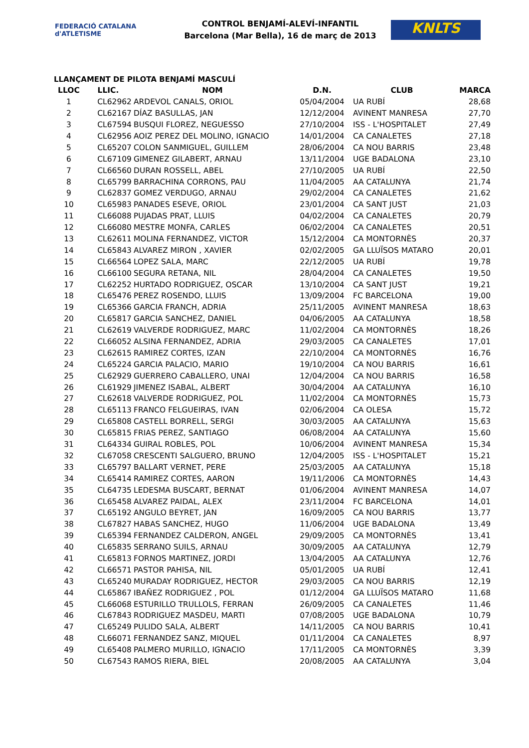FEDERACIÓ CATALANA d'ATLETISME
CONTROL BENJAMÍ-ALEVÍ-INFANTIL
Barcelona (Mar Bella), 16 de març de 2013
KNLTS
LLANÇAMENT DE PILOTA BENJAMÍ MASCULÍ
| LLOC | LLIC. | NOM | D.N. | CLUB | MARCA |
| --- | --- | --- | --- | --- | --- |
| 1 | CL62962 | ARDEVOL CANALS, ORIOL | 05/04/2004 | UA RUBÍ | 28,68 |
| 2 | CL62167 | DÍAZ BASULLAS, JAN | 12/12/2004 | AVINENT MANRESA | 27,70 |
| 3 | CL67594 | BUSQUI FLOREZ, NEGUESSO | 27/10/2004 | ISS - L'HOSPITALET | 27,49 |
| 4 | CL62956 | AOIZ PEREZ DEL MOLINO, IGNACIO | 14/01/2004 | CA CANALETES | 27,18 |
| 5 | CL65207 | COLON SANMIGUEL, GUILLEM | 28/06/2004 | CA NOU BARRIS | 23,48 |
| 6 | CL67109 | GIMENEZ GILABERT, ARNAU | 13/11/2004 | UGE BADALONA | 23,10 |
| 7 | CL66560 | DURAN ROSSELL, ABEL | 27/10/2005 | UA RUBÍ | 22,50 |
| 8 | CL65799 | BARRACHINA CORRONS, PAU | 11/04/2005 | AA CATALUNYA | 21,74 |
| 9 | CL62837 | GOMEZ VERDUGO, ARNAU | 29/02/2004 | CA CANALETES | 21,62 |
| 10 | CL65983 | PANADES ESEVE, ORIOL | 23/01/2004 | CA SANT JUST | 21,03 |
| 11 | CL66088 | PUJADAS PRAT, LLUIS | 04/02/2004 | CA CANALETES | 20,79 |
| 12 | CL66080 | MESTRE MONFA, CARLES | 06/02/2004 | CA CANALETES | 20,51 |
| 13 | CL62611 | MOLINA FERNANDEZ, VICTOR | 15/12/2004 | CA MONTORNÈS | 20,37 |
| 14 | CL65843 | ALVAREZ MIRON , XAVIER | 02/02/2005 | GA LLUÏSOS MATARO | 20,01 |
| 15 | CL66564 | LOPEZ SALA, MARC | 22/12/2005 | UA RUBÍ | 19,78 |
| 16 | CL66100 | SEGURA RETANA, NIL | 28/04/2004 | CA CANALETES | 19,50 |
| 17 | CL62252 | HURTADO RODRIGUEZ, OSCAR | 13/10/2004 | CA SANT JUST | 19,21 |
| 18 | CL65476 | PEREZ ROSENDO, LLUIS | 13/09/2004 | FC BARCELONA | 19,00 |
| 19 | CL65366 | GARCIA FRANCH, ADRIA | 25/11/2005 | AVINENT MANRESA | 18,63 |
| 20 | CL65817 | GARCIA SANCHEZ, DANIEL | 04/06/2005 | AA CATALUNYA | 18,58 |
| 21 | CL62619 | VALVERDE RODRIGUEZ, MARC | 11/02/2004 | CA MONTORNÈS | 18,26 |
| 22 | CL66052 | ALSINA FERNANDEZ, ADRIA | 29/03/2005 | CA CANALETES | 17,01 |
| 23 | CL62615 | RAMIREZ CORTES, IZAN | 22/10/2004 | CA MONTORNÈS | 16,76 |
| 24 | CL65224 | GARCIA PALACIO, MARIO | 19/10/2004 | CA NOU BARRIS | 16,61 |
| 25 | CL62929 | GUERRERO CABALLERO, UNAI | 12/04/2004 | CA NOU BARRIS | 16,58 |
| 26 | CL61929 | JIMENEZ ISABAL, ALBERT | 30/04/2004 | AA CATALUNYA | 16,10 |
| 27 | CL62618 | VALVERDE RODRIGUEZ, POL | 11/02/2004 | CA MONTORNÈS | 15,73 |
| 28 | CL65113 | FRANCO FELGUEIRAS, IVAN | 02/06/2004 | CA OLESA | 15,72 |
| 29 | CL65808 | CASTELL BORRELL, SERGI | 30/03/2005 | AA CATALUNYA | 15,63 |
| 30 | CL65815 | FRIAS PEREZ, SANTIAGO | 06/08/2004 | AA CATALUNYA | 15,60 |
| 31 | CL64334 | GUIRAL ROBLES, POL | 10/06/2004 | AVINENT MANRESA | 15,34 |
| 32 | CL67058 | CRESCENTI SALGUERO, BRUNO | 12/04/2005 | ISS - L'HOSPITALET | 15,21 |
| 33 | CL65797 | BALLART VERNET, PERE | 25/03/2005 | AA CATALUNYA | 15,18 |
| 34 | CL65414 | RAMIREZ CORTES, AARON | 19/11/2006 | CA MONTORNÈS | 14,43 |
| 35 | CL64735 | LEDESMA BUSCART, BERNAT | 01/06/2004 | AVINENT MANRESA | 14,07 |
| 36 | CL65458 | ALVAREZ PAIDAL, ALEX | 23/11/2004 | FC BARCELONA | 14,01 |
| 37 | CL65192 | ANGULO BEYRET, JAN | 16/09/2005 | CA NOU BARRIS | 13,77 |
| 38 | CL67827 | HABAS SANCHEZ, HUGO | 11/06/2004 | UGE BADALONA | 13,49 |
| 39 | CL65394 | FERNANDEZ CALDERON, ANGEL | 29/09/2005 | CA MONTORNÈS | 13,41 |
| 40 | CL65835 | SERRANO SUILS, ARNAU | 30/09/2005 | AA CATALUNYA | 12,79 |
| 41 | CL65813 | FORNOS MARTINEZ, JORDI | 13/04/2005 | AA CATALUNYA | 12,76 |
| 42 | CL66571 | PASTOR PAHISA, NIL | 05/01/2005 | UA RUBÍ | 12,41 |
| 43 | CL65240 | MURADAY RODRIGUEZ, HECTOR | 29/03/2005 | CA NOU BARRIS | 12,19 |
| 44 | CL65867 | IBAÑEZ RODRIGUEZ , POL | 01/12/2004 | GA LLUÏSOS MATARO | 11,68 |
| 45 | CL66068 | ESTURILLO TRULLOLS, FERRAN | 26/09/2005 | CA CANALETES | 11,46 |
| 46 | CL67843 | RODRIGUEZ MASDEU, MARTI | 07/08/2005 | UGE BADALONA | 10,79 |
| 47 | CL65249 | PULIDO SALA, ALBERT | 14/11/2005 | CA NOU BARRIS | 10,41 |
| 48 | CL66071 | FERNANDEZ SANZ, MIQUEL | 01/11/2004 | CA CANALETES | 8,97 |
| 49 | CL65408 | PALMERO MURILLO, IGNACIO | 17/11/2005 | CA MONTORNÈS | 3,39 |
| 50 | CL67543 | RAMOS RIERA, BIEL | 20/08/2005 | AA CATALUNYA | 3,04 |